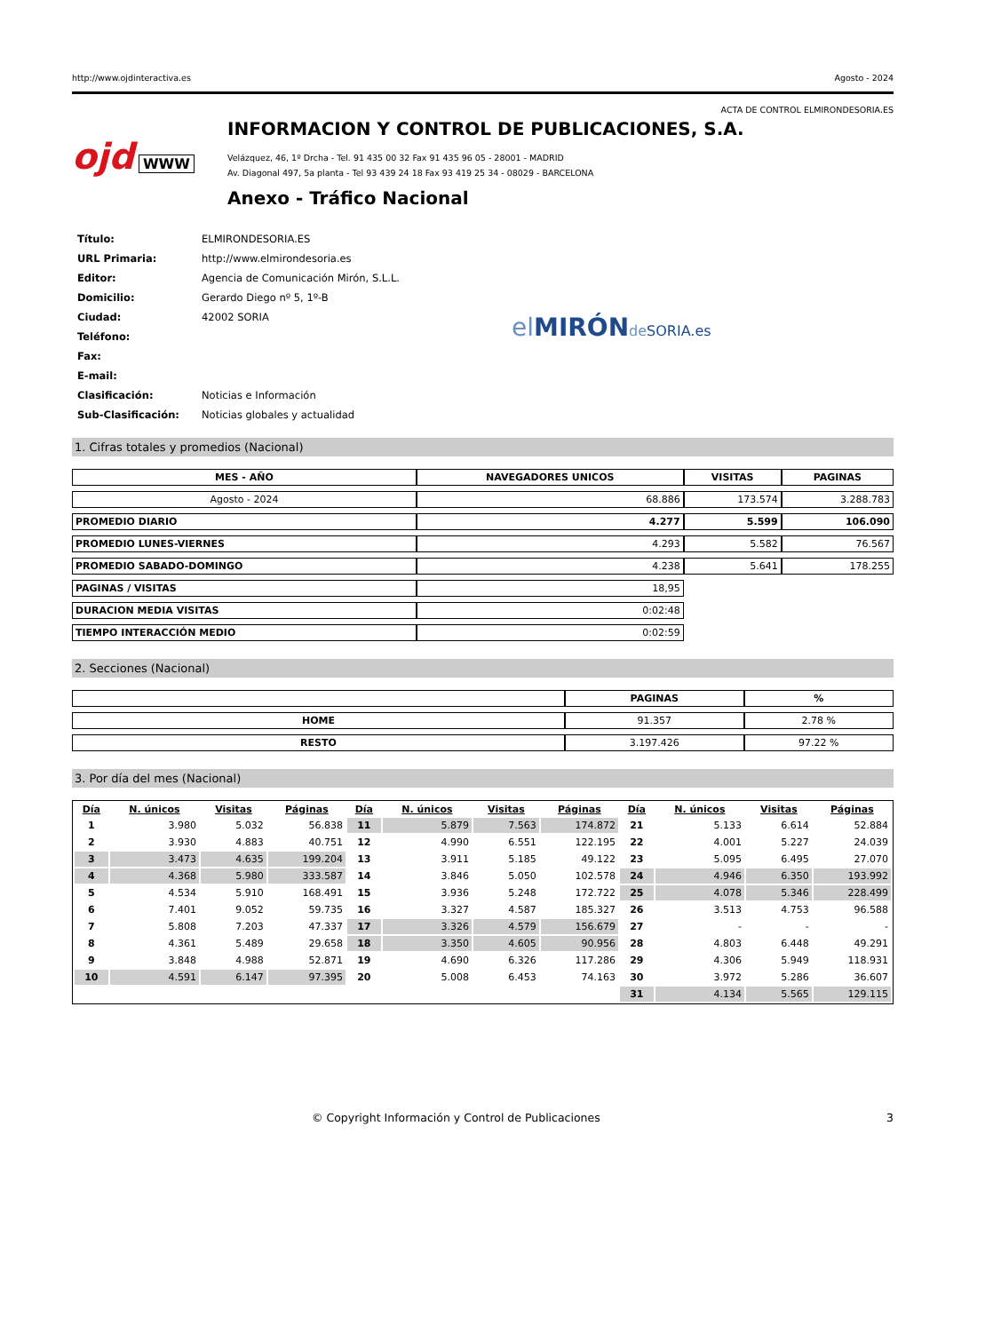http://www.ojdinteractiva.es Agosto - 2024
ACTA DE CONTROL ELMIRONDESORIA.ES
ojd WWW
INFORMACION Y CONTROL DE PUBLICACIONES, S.A.
Velázquez, 46, 1º Drcha - Tel. 91 435 00 32 Fax 91 435 96 05 - 28001 - MADRID
Av. Diagonal 497, 5a planta - Tel 93 439 24 18 Fax 93 419 25 34 - 08029 - BARCELONA
Anexo - Tráfico Nacional
| Título: | ELMIRONDESORIA.ES |
| URL Primaria: | http://www.elmirondesoria.es |
| Editor: | Agencia de Comunicación Mirón, S.L.L. |
| Domicilio: | Gerardo Diego nº 5, 1º-B |
| Ciudad: | 42002 SORIA |
| Teléfono: | |
| Fax: | |
| E-mail: | |
| Clasificación: | Noticias e Información |
| Sub-Clasificación: | Noticias globales y actualidad |
el MIRÓN de SORIA.es
1. Cifras totales y promedios (Nacional)
| MES - AÑO | NAVEGADORES UNICOS | VISITAS | PAGINAS |
| --- | --- | --- | --- |
| Agosto - 2024 | 68.886 | 173.574 | 3.288.783 |
| PROMEDIO DIARIO | 4.277 | 5.599 | 106.090 |
| PROMEDIO LUNES-VIERNES | 4.293 | 5.582 | 76.567 |
| PROMEDIO SABADO-DOMINGO | 4.238 | 5.641 | 178.255 |
| PAGINAS / VISITAS | 18,95 | | |
| DURACION MEDIA VISITAS | 0:02:48 | | |
| TIEMPO INTERACCIÓN MEDIO | 0:02:59 | | |
2. Secciones (Nacional)
| | PAGINAS | % |
| --- | --- | --- |
| HOME | 91.357 | 2.78 % |
| RESTO | 3.197.426 | 97.22 % |
3. Por día del mes (Nacional)
| Día | N. únicos | Visitas | Páginas | Día | N. únicos | Visitas | Páginas | Día | N. únicos | Visitas | Páginas |
| --- | --- | --- | --- | --- | --- | --- | --- | --- | --- | --- | --- |
| 1 | 3.980 | 5.032 | 56.838 | 11 | 5.879 | 7.563 | 174.872 | 21 | 5.133 | 6.614 | 52.884 |
| 2 | 3.930 | 4.883 | 40.751 | 12 | 4.990 | 6.551 | 122.195 | 22 | 4.001 | 5.227 | 24.039 |
| 3 | 3.473 | 4.635 | 199.204 | 13 | 3.911 | 5.185 | 49.122 | 23 | 5.095 | 6.495 | 27.070 |
| 4 | 4.368 | 5.980 | 333.587 | 14 | 3.846 | 5.050 | 102.578 | 24 | 4.946 | 6.350 | 193.992 |
| 5 | 4.534 | 5.910 | 168.491 | 15 | 3.936 | 5.248 | 172.722 | 25 | 4.078 | 5.346 | 228.499 |
| 6 | 7.401 | 9.052 | 59.735 | 16 | 3.327 | 4.587 | 185.327 | 26 | 3.513 | 4.753 | 96.588 |
| 7 | 5.808 | 7.203 | 47.337 | 17 | 3.326 | 4.579 | 156.679 | 27 | - | - | - |
| 8 | 4.361 | 5.489 | 29.658 | 18 | 3.350 | 4.605 | 90.956 | 28 | 4.803 | 6.448 | 49.291 |
| 9 | 3.848 | 4.988 | 52.871 | 19 | 4.690 | 6.326 | 117.286 | 29 | 4.306 | 5.949 | 118.931 |
| 10 | 4.591 | 6.147 | 97.395 | 20 | 5.008 | 6.453 | 74.163 | 30 | 3.972 | 5.286 | 36.607 |
| | | | | | | | | 31 | 4.134 | 5.565 | 129.115 |
© Copyright Información y Control de Publicaciones 3